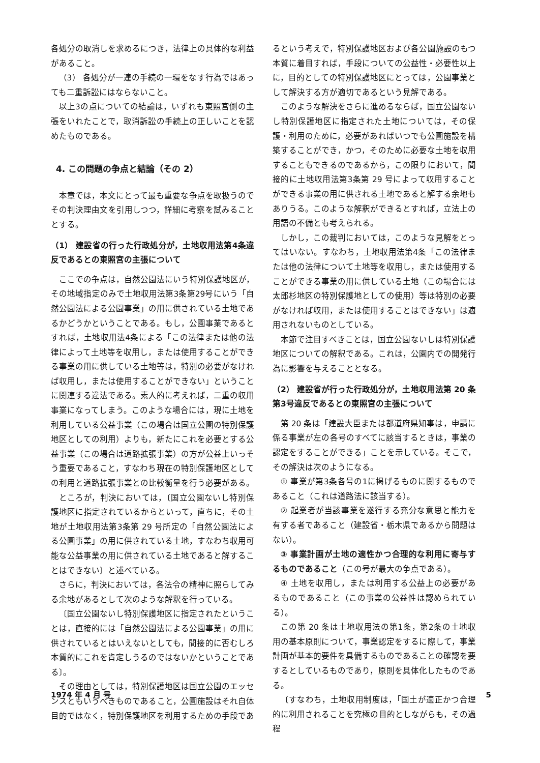各処分の取消しを求めるにつき，法律上の具体的な利益があること。
（3） 各処分が一連の手続の一環をなす行為ではあっても二重訴訟にはならないこと。
以上3の点についての結論は，いずれも東照宮側の主張をいれたことで，取消訴訟の手続上の正しいことを認めたものである。
4. この問題の争点と結論（その 2）
本章では，本文にとって最も重要な争点を取扱うのでその判決理由文を引用しつつ，詳細に考察を試みることとする。
（1） 建設省の行った行政処分が，土地収用法第4条違反であるとの東照宮の主張について
ここでの争点は，自然公園法にいう特別保護地区が，その地域指定のみで土地収用法第3条第29号にいう「自然公園法による公園事業」の用に供されている土地であるかどうかということである。もし，公園事業であるとすれば，土地収用法4条による「この法律または他の法律によって土地等を収用し，または使用することができる事業の用に供している土地等は，特別の必要がなければ収用し，または使用することができない」ということに関連する違法である。素人的に考えれば，二重の収用事業になってしまう。このような場合には，現に土地を利用している公益事業（この場合は国立公園の特別保護地区としての利用）よりも，新たにこれを必要とする公益事業（この場合は道路拡張事業）の方が公益上いっそう重要であること，すなわち現在の特別保護地区としての利用と道路拡張事業との比較衡量を行う必要がある。
ところが，判決においては，〔国立公園ないし特別保護地区に指定されているからといって，直ちに，その土地が土地収用法第3条第 29 号所定の「自然公園法による公園事業」の用に供されている土地，すなわち収用可能な公益事業の用に供されている土地であると解することはできない〕と述べている。
さらに，判決においては，各法令の精神に照らしてみる余地があるとして次のような解釈を行っている。
〔国立公園ないし特別保護地区に指定されたということは，直接的には「自然公園法による公園事業」の用に供されているとはいえないとしても，間接的に否むしろ本質的にこれを肯定しうるのではないかということである〕。
その理由としては，特別保護地区は国立公園のエッセンスともいうべきものであること，公園施設はそれ自体目的ではなく，特別保護地区を利用するための手段であ
るという考えで，特別保護地区および各公園施設のもつ本質に着目すれば，手段についての公益性・必要性以上に，目的としての特別保護地区にとっては，公園事業として解決する方が適切であるという見解である。
このような解決をさらに進めるならば，国立公園ないし特別保護地区に指定された土地については，その保護・利用のために，必要があればいつでも公園施設を構築することができ，かつ，そのために必要な土地を収用することもできるのであるから，この限りにおいて，間接的に土地収用法第3条第 29 号によって収用することができる事業の用に供される土地であると解する余地もありうる。このような解釈ができるとすれば，立法上の用語の不備とも考えられる。
しかし，この裁判においては，このような見解をとってはいない。すなわち，土地収用法第4条「この法律または他の法律について土地等を収用し，または使用することができる事業の用に供している土地（この場合には太郎杉地区の特別保護地としての使用）等は特別の必要がなければ収用，または使用することはできない」は適用されないものとしている。
本節で注目すべきことは，国立公園ないしは特別保護地区についての解釈である。これは，公園内での開発行為に影響を与えることとなる。
（2） 建設省が行った行政処分が，土地収用法第 20 条第3号違反であるとの東照宮の主張について
第 20 条は「建設大臣または都道府県知事は，申請に係る事業が左の各号のすべてに該当するときは，事業の認定をすることができる」ことを示している。そこで，その解決は次のようになる。
① 事業が第3条各号の1に掲げるものに関するものであること（これは道路法に該当する）。
② 起業者が当該事業を遂行する充分な意思と能力を有する者であること（建設省・栃木県であるから問題はない）。
③ 事業計画が土地の適性かつ合理的な利用に寄与するものであること（この号が最大の争点である）。
④ 土地を収用し，または利用する公益上の必要があるものであること（この事業の公益性は認められている）。
この第 20 条は土地収用法の第1条，第2条の土地収用の基本原則について，事業認定をするに際して，事業計画が基本的要件を具備するものであることの確認を要するとしているものであり，原則を具体化したものである。
〔すなわち，土地収用制度は，「国土が適正かつ合理的に利用されることを究極の目的としながらも，その過程
1974 年 4 月 号 5